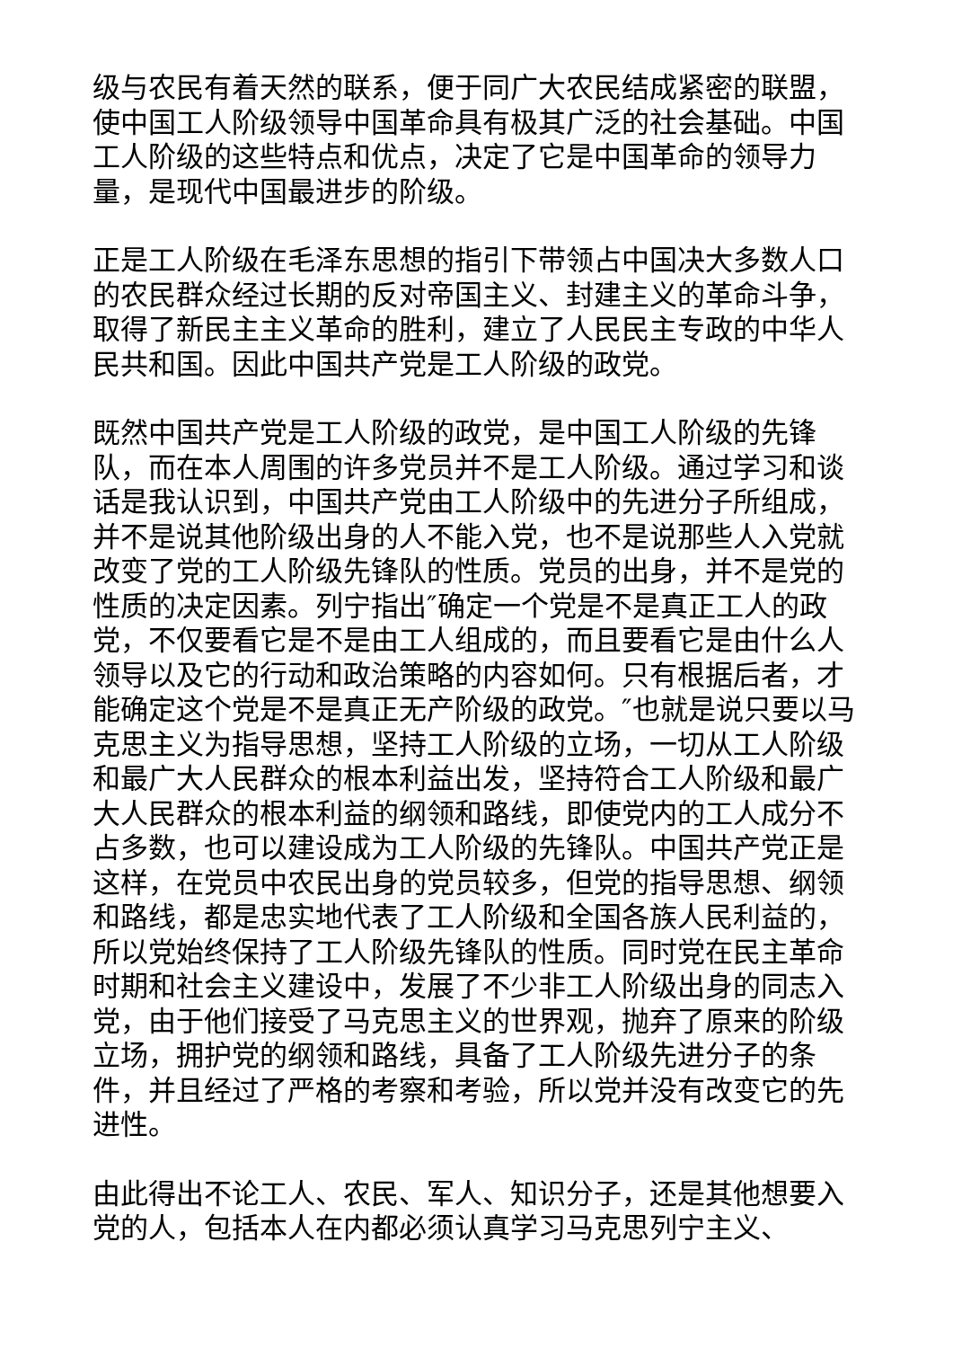级与农民有着天然的联系，便于同广大农民结成紧密的联盟，使中国工人阶级领导中国革命具有极其广泛的社会基础。中国工人阶级的这些特点和优点，决定了它是中国革命的领导力量，是现代中国最进步的阶级。
正是工人阶级在毛泽东思想的指引下带领占中国决大多数人口的农民群众经过长期的反对帝国主义、封建主义的革命斗争，取得了新民主主义革命的胜利，建立了人民民主专政的中华人民共和国。因此中国共产党是工人阶级的政党。
既然中国共产党是工人阶级的政党，是中国工人阶级的先锋队，而在本人周围的许多党员并不是工人阶级。通过学习和谈话是我认识到，中国共产党由工人阶级中的先进分子所组成，并不是说其他阶级出身的人不能入党，也不是说那些人入党就改变了党的工人阶级先锋队的性质。党员的出身，并不是党的性质的决定因素。列宁指出″确定一个党是不是真正工人的政党，不仅要看它是不是由工人组成的，而且要看它是由什么人领导以及它的行动和政治策略的内容如何。只有根据后者，才能确定这个党是不是真正无产阶级的政党。″也就是说只要以马克思主义为指导思想，坚持工人阶级的立场，一切从工人阶级和最广大人民群众的根本利益出发，坚持符合工人阶级和最广大人民群众的根本利益的纲领和路线，即使党内的工人成分不占多数，也可以建设成为工人阶级的先锋队。中国共产党正是这样，在党员中农民出身的党员较多，但党的指导思想、纲领和路线，都是忠实地代表了工人阶级和全国各族人民利益的，所以党始终保持了工人阶级先锋队的性质。同时党在民主革命时期和社会主义建设中，发展了不少非工人阶级出身的同志入党，由于他们接受了马克思主义的世界观，抛弃了原来的阶级立场，拥护党的纲领和路线，具备了工人阶级先进分子的条件，并且经过了严格的考察和考验，所以党并没有改变它的先进性。
由此得出不论工人、农民、军人、知识分子，还是其他想要入党的人，包括本人在内都必须认真学习马克思列宁主义、